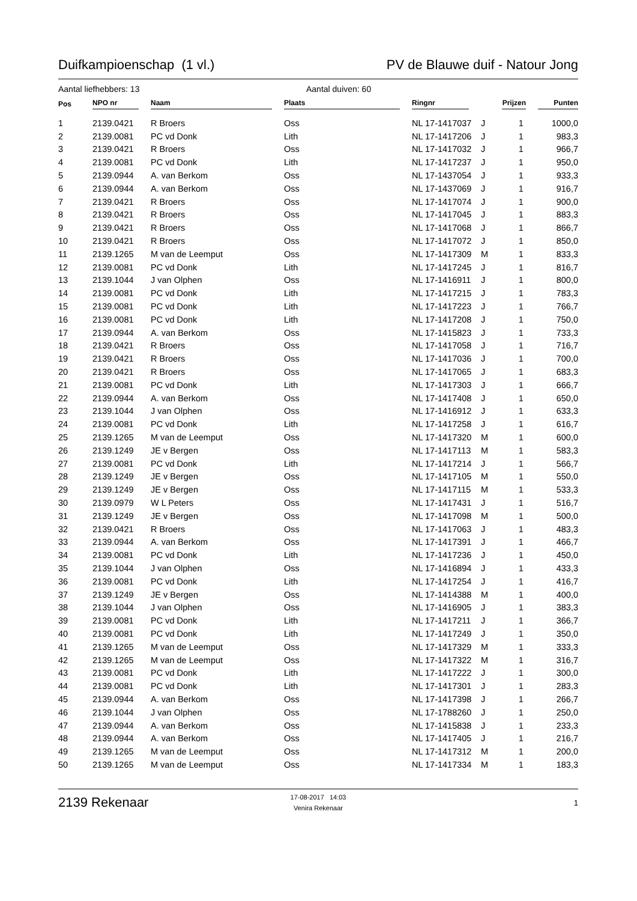Duifkampioenschap (1 vl.) PV de Blauwe duif - Natour Jong
Aantal liefhebbers: 13 Aantal duiven: 60
| Pos | NPO nr | Naam | Plaats | Ringnr | | Prijzen | Punten |
| --- | --- | --- | --- | --- | --- | --- | --- |
| 1 | 2139.0421 | R Broers | Oss | NL 17-1417037 | J | 1 | 1000,0 |
| 2 | 2139.0081 | PC vd Donk | Lith | NL 17-1417206 | J | 1 | 983,3 |
| 3 | 2139.0421 | R Broers | Oss | NL 17-1417032 | J | 1 | 966,7 |
| 4 | 2139.0081 | PC vd Donk | Lith | NL 17-1417237 | J | 1 | 950,0 |
| 5 | 2139.0944 | A. van Berkom | Oss | NL 17-1437054 | J | 1 | 933,3 |
| 6 | 2139.0944 | A. van Berkom | Oss | NL 17-1437069 | J | 1 | 916,7 |
| 7 | 2139.0421 | R Broers | Oss | NL 17-1417074 | J | 1 | 900,0 |
| 8 | 2139.0421 | R Broers | Oss | NL 17-1417045 | J | 1 | 883,3 |
| 9 | 2139.0421 | R Broers | Oss | NL 17-1417068 | J | 1 | 866,7 |
| 10 | 2139.0421 | R Broers | Oss | NL 17-1417072 | J | 1 | 850,0 |
| 11 | 2139.1265 | M van de Leemput | Oss | NL 17-1417309 | M | 1 | 833,3 |
| 12 | 2139.0081 | PC vd Donk | Lith | NL 17-1417245 | J | 1 | 816,7 |
| 13 | 2139.1044 | J van Olphen | Oss | NL 17-1416911 | J | 1 | 800,0 |
| 14 | 2139.0081 | PC vd Donk | Lith | NL 17-1417215 | J | 1 | 783,3 |
| 15 | 2139.0081 | PC vd Donk | Lith | NL 17-1417223 | J | 1 | 766,7 |
| 16 | 2139.0081 | PC vd Donk | Lith | NL 17-1417208 | J | 1 | 750,0 |
| 17 | 2139.0944 | A. van Berkom | Oss | NL 17-1415823 | J | 1 | 733,3 |
| 18 | 2139.0421 | R Broers | Oss | NL 17-1417058 | J | 1 | 716,7 |
| 19 | 2139.0421 | R Broers | Oss | NL 17-1417036 | J | 1 | 700,0 |
| 20 | 2139.0421 | R Broers | Oss | NL 17-1417065 | J | 1 | 683,3 |
| 21 | 2139.0081 | PC vd Donk | Lith | NL 17-1417303 | J | 1 | 666,7 |
| 22 | 2139.0944 | A. van Berkom | Oss | NL 17-1417408 | J | 1 | 650,0 |
| 23 | 2139.1044 | J van Olphen | Oss | NL 17-1416912 | J | 1 | 633,3 |
| 24 | 2139.0081 | PC vd Donk | Lith | NL 17-1417258 | J | 1 | 616,7 |
| 25 | 2139.1265 | M van de Leemput | Oss | NL 17-1417320 | M | 1 | 600,0 |
| 26 | 2139.1249 | JE v Bergen | Oss | NL 17-1417113 | M | 1 | 583,3 |
| 27 | 2139.0081 | PC vd Donk | Lith | NL 17-1417214 | J | 1 | 566,7 |
| 28 | 2139.1249 | JE v Bergen | Oss | NL 17-1417105 | M | 1 | 550,0 |
| 29 | 2139.1249 | JE v Bergen | Oss | NL 17-1417115 | M | 1 | 533,3 |
| 30 | 2139.0979 | W L Peters | Oss | NL 17-1417431 | J | 1 | 516,7 |
| 31 | 2139.1249 | JE v Bergen | Oss | NL 17-1417098 | M | 1 | 500,0 |
| 32 | 2139.0421 | R Broers | Oss | NL 17-1417063 | J | 1 | 483,3 |
| 33 | 2139.0944 | A. van Berkom | Oss | NL 17-1417391 | J | 1 | 466,7 |
| 34 | 2139.0081 | PC vd Donk | Lith | NL 17-1417236 | J | 1 | 450,0 |
| 35 | 2139.1044 | J van Olphen | Oss | NL 17-1416894 | J | 1 | 433,3 |
| 36 | 2139.0081 | PC vd Donk | Lith | NL 17-1417254 | J | 1 | 416,7 |
| 37 | 2139.1249 | JE v Bergen | Oss | NL 17-1414388 | M | 1 | 400,0 |
| 38 | 2139.1044 | J van Olphen | Oss | NL 17-1416905 | J | 1 | 383,3 |
| 39 | 2139.0081 | PC vd Donk | Lith | NL 17-1417211 | J | 1 | 366,7 |
| 40 | 2139.0081 | PC vd Donk | Lith | NL 17-1417249 | J | 1 | 350,0 |
| 41 | 2139.1265 | M van de Leemput | Oss | NL 17-1417329 | M | 1 | 333,3 |
| 42 | 2139.1265 | M van de Leemput | Oss | NL 17-1417322 | M | 1 | 316,7 |
| 43 | 2139.0081 | PC vd Donk | Lith | NL 17-1417222 | J | 1 | 300,0 |
| 44 | 2139.0081 | PC vd Donk | Lith | NL 17-1417301 | J | 1 | 283,3 |
| 45 | 2139.0944 | A. van Berkom | Oss | NL 17-1417398 | J | 1 | 266,7 |
| 46 | 2139.1044 | J van Olphen | Oss | NL 17-1788260 | J | 1 | 250,0 |
| 47 | 2139.0944 | A. van Berkom | Oss | NL 17-1415838 | J | 1 | 233,3 |
| 48 | 2139.0944 | A. van Berkom | Oss | NL 17-1417405 | J | 1 | 216,7 |
| 49 | 2139.1265 | M van de Leemput | Oss | NL 17-1417312 | M | 1 | 200,0 |
| 50 | 2139.1265 | M van de Leemput | Oss | NL 17-1417334 | M | 1 | 183,3 |
2139 Rekenaar 17-08-2017 14:03
Venira Rekenaar 1